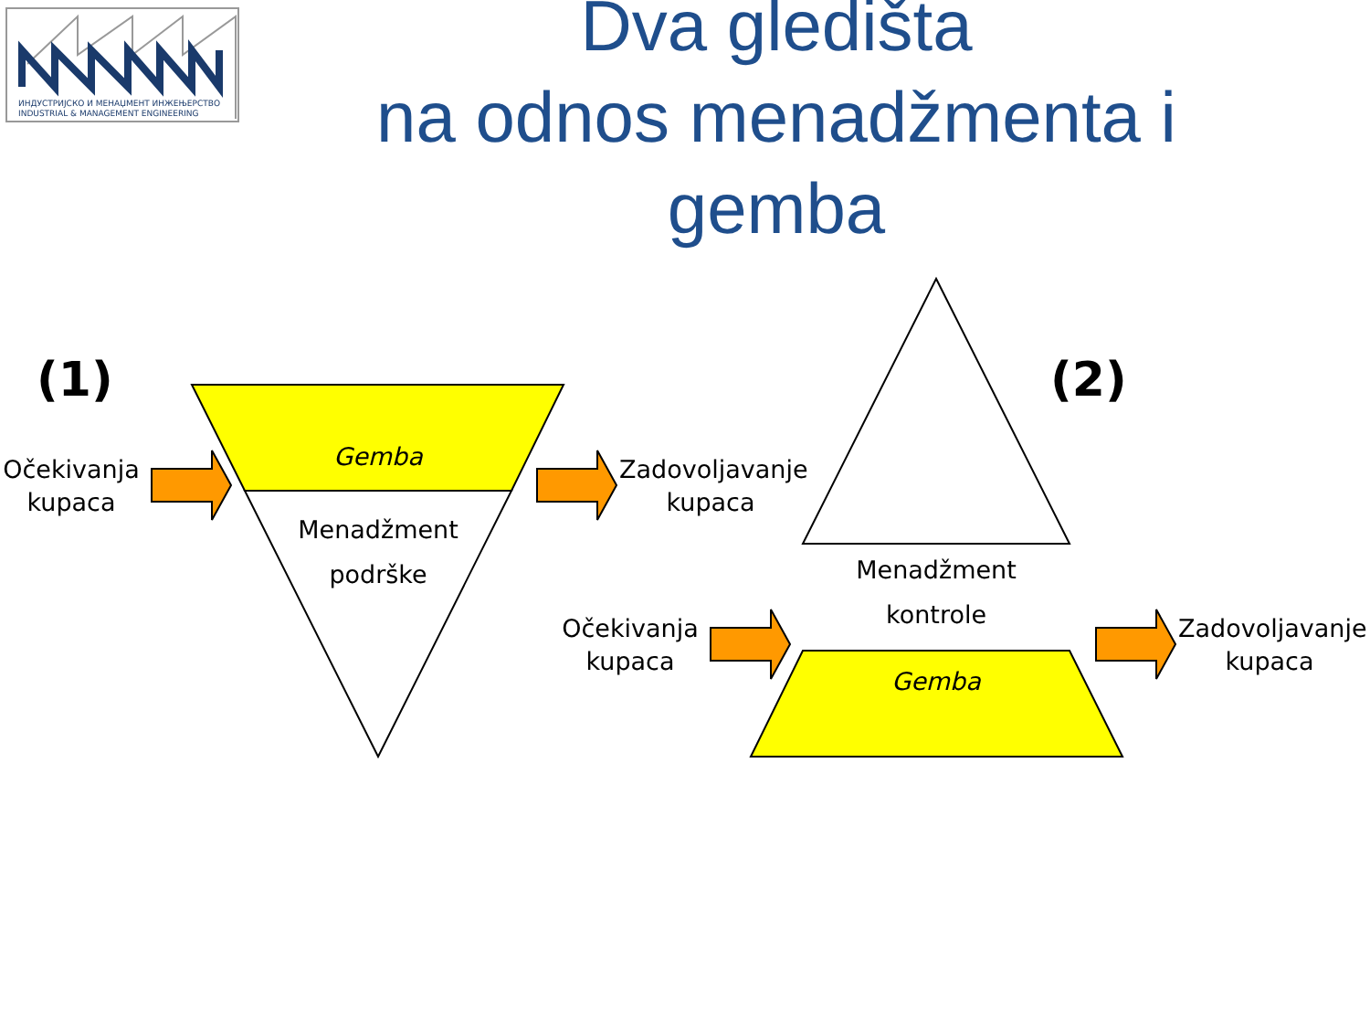ИНДУСТРИЈСКО И МЕНАЏМЕНТ ИНЖЕЊЕРСТВО
INDUSTRIAL & MANAGEMENT ENGINEERING
Dva gledišta
na odnos menadžmenta i gemba
(1) (2)
Očekivanja
kupaca
Gemba
Menadžment
podrške
Zadovoljavanje
kupaca
Menadžment
kontrole
Očekivanja
kupaca
Gemba
Zadovoljavanje
kupaca